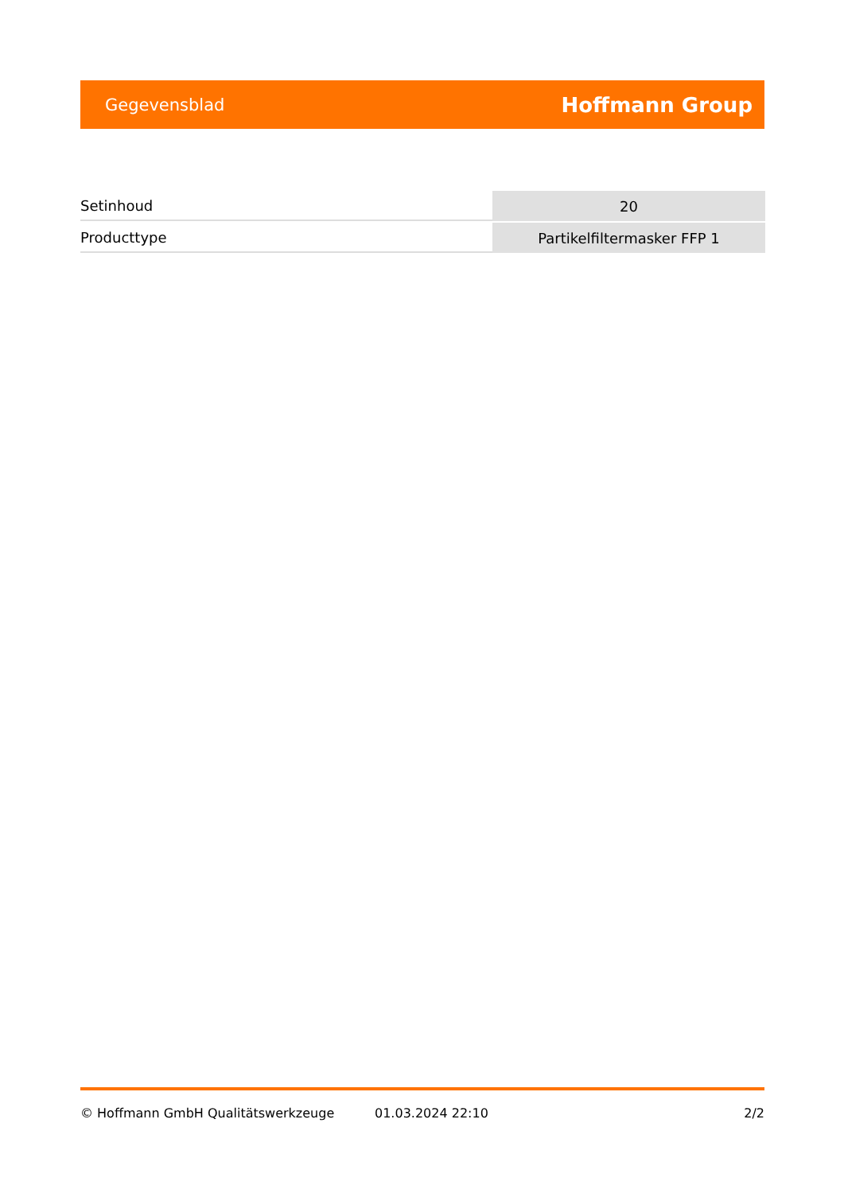Gegevensblad Hoffmann Group
| Setinhoud | 20 |
| Producttype | Partikelfiltermasker FFP 1 |
© Hoffmann GmbH Qualitätswerkzeuge 01.03.2024 22:10 2/2